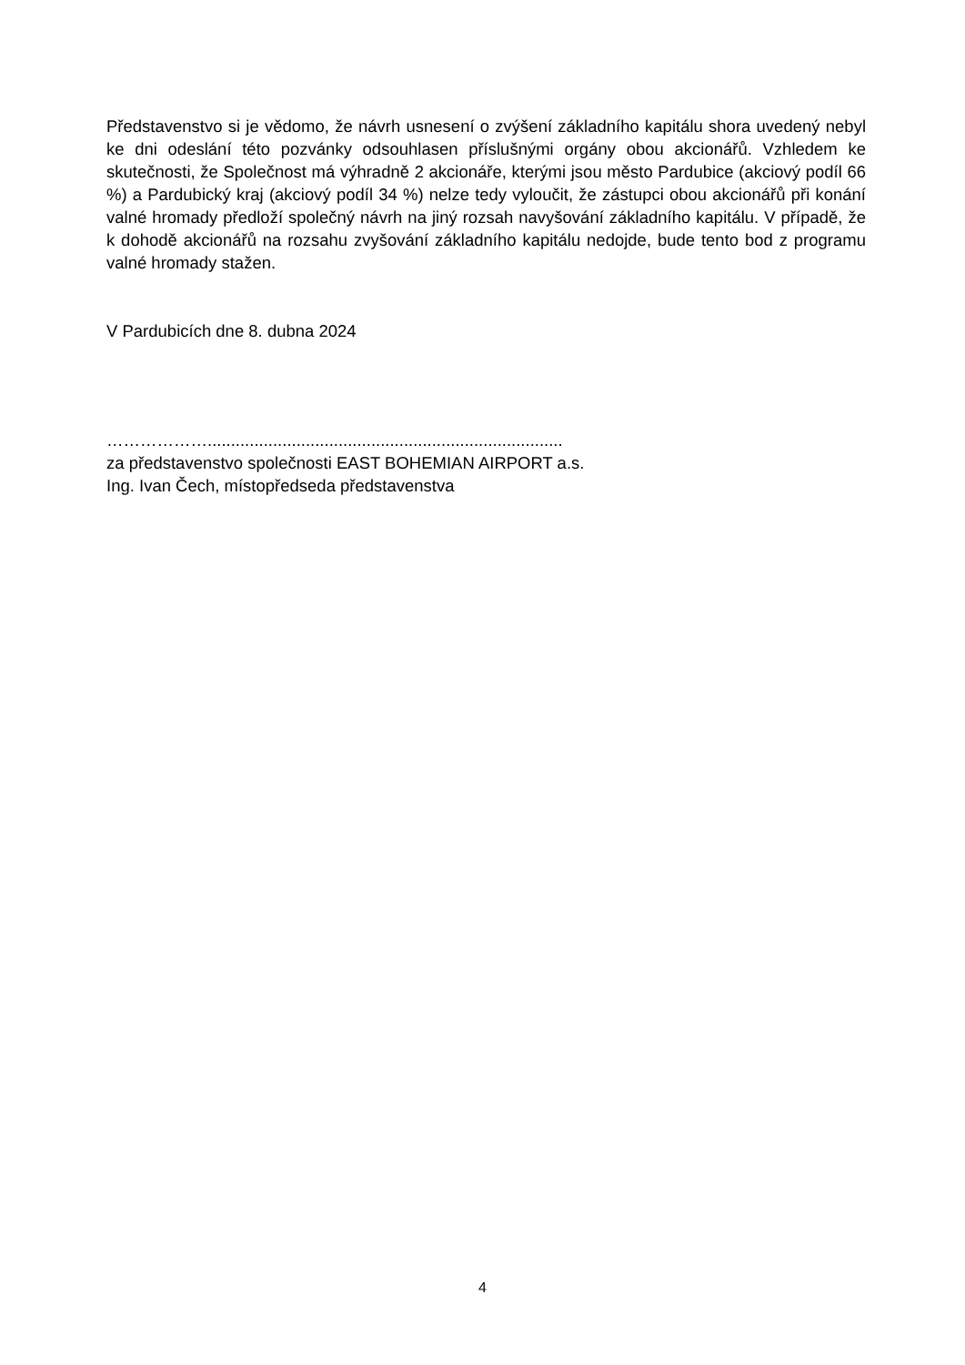Představenstvo si je vědomo, že návrh usnesení o zvýšení základního kapitálu shora uvedený nebyl ke dni odeslání této pozvánky odsouhlasen příslušnými orgány obou akcionářů. Vzhledem ke skutečnosti, že Společnost má výhradně 2 akcionáře, kterými jsou město Pardubice (akciový podíl 66 %) a Pardubický kraj (akciový podíl 34 %) nelze tedy vyloučit, že zástupci obou akcionářů při konání valné hromady předloží společný návrh na jiný rozsah navyšování základního kapitálu. V případě, že k dohodě akcionářů na rozsahu zvyšování základního kapitálu nedojde, bude tento bod z programu valné hromady stažen.
V Pardubicích dne 8. dubna 2024
………………............................................................................
za představenstvo společnosti EAST BOHEMIAN AIRPORT a.s.
Ing. Ivan Čech, místopředseda představenstva
4